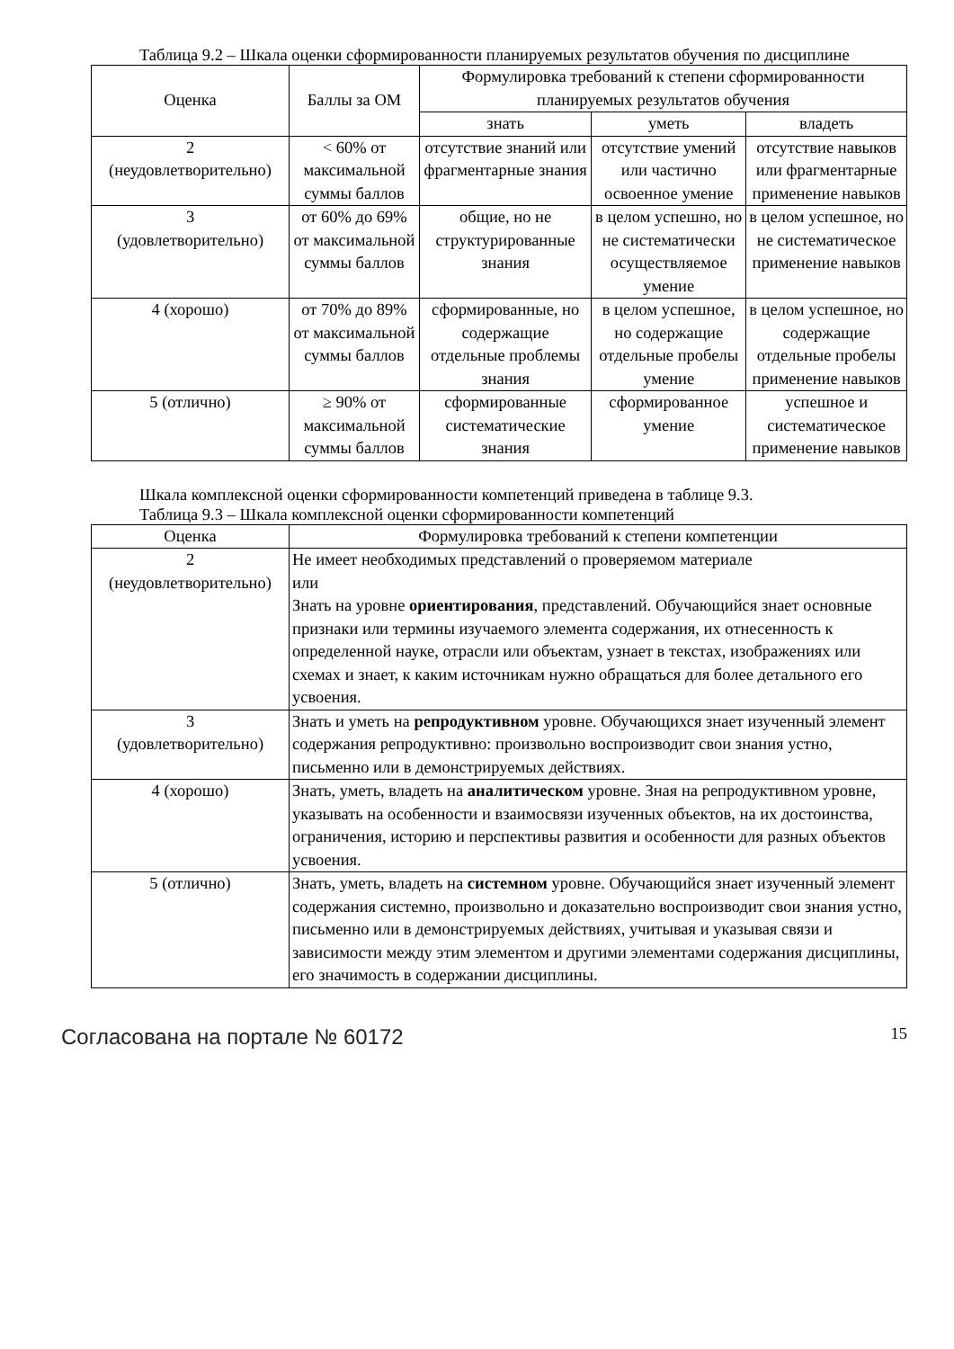Таблица 9.2 – Шкала оценки сформированности планируемых результатов обучения по дисциплине
| Оценка | Баллы за ОМ | Формулировка требований к степени сформированности планируемых результатов обучения | | |
| --- | --- | --- | --- | --- |
| | | знать | уметь | владеть |
| 2 (неудовлетворительно) | < 60% от максимальной суммы баллов | отсутствие знаний или фрагментарные знания | отсутствие умений или частично освоенное умение | отсутствие навыков или фрагментарные применение навыков |
| 3 (удовлетворительно) | от 60% до 69% от максимальной суммы баллов | общие, но не структурированные знания | в целом успешно, но не систематически осуществляемое умение | в целом успешное, но не систематическое применение навыков |
| 4 (хорошо) | от 70% до 89% от максимальной суммы баллов | сформированные, но содержащие отдельные проблемы знания | в целом успешное, но содержащие отдельные пробелы умение | в целом успешное, но содержащие отдельные пробелы применение навыков |
| 5 (отлично) | ≥ 90% от максимальной суммы баллов | сформированные систематические знания | сформированное умение | успешное и систематическое применение навыков |
Шкала комплексной оценки сформированности компетенций приведена в таблице 9.3.
Таблица 9.3 – Шкала комплексной оценки сформированности компетенций
| Оценка | Формулировка требований к степени компетенции |
| --- | --- |
| 2 (неудовлетворительно) | Не имеет необходимых представлений о проверяемом материале или Знать на уровне ориентирования , представлений. Обучающийся знает основные признаки или термины изучаемого элемента содержания, их отнесенность к определенной науке, отрасли или объектам, узнает в текстах, изображениях или схемах и знает, к каким источникам нужно обращаться для более детального его усвоения. |
| 3 (удовлетворительно) | Знать и уметь на репродуктивном уровне. Обучающихся знает изученный элемент содержания репродуктивно: произвольно воспроизводит свои знания устно, письменно или в демонстрируемых действиях. |
| 4 (хорошо) | Знать, уметь, владеть на аналитическом уровне. Зная на репродуктивном уровне, указывать на особенности и взаимосвязи изученных объектов, на их достоинства, ограничения, историю и перспективы развития и особенности для разных объектов усвоения. |
| 5 (отлично) | Знать, уметь, владеть на системном уровне. Обучающийся знает изученный элемент содержания системно, произвольно и доказательно воспроизводит свои знания устно, письменно или в демонстрируемых действиях, учитывая и указывая связи и зависимости между этим элементом и другими элементами содержания дисциплины, его значимость в содержании дисциплины. |
Согласована на портале № 60172 15